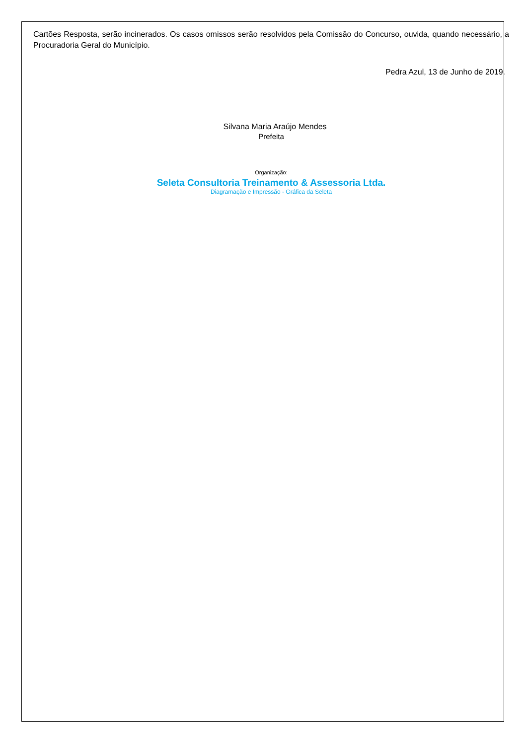Cartões Resposta, serão incinerados. Os casos omissos serão resolvidos pela Comissão do Concurso, ouvida, quando necessário, a Procuradoria Geral do Município.
Pedra Azul, 13 de Junho de 2019.
Silvana Maria Araújo Mendes
Prefeita
Organização:
Seleta Consultoria Treinamento & Assessoria Ltda.
Diagramação e Impressão - Gráfica da Seleta